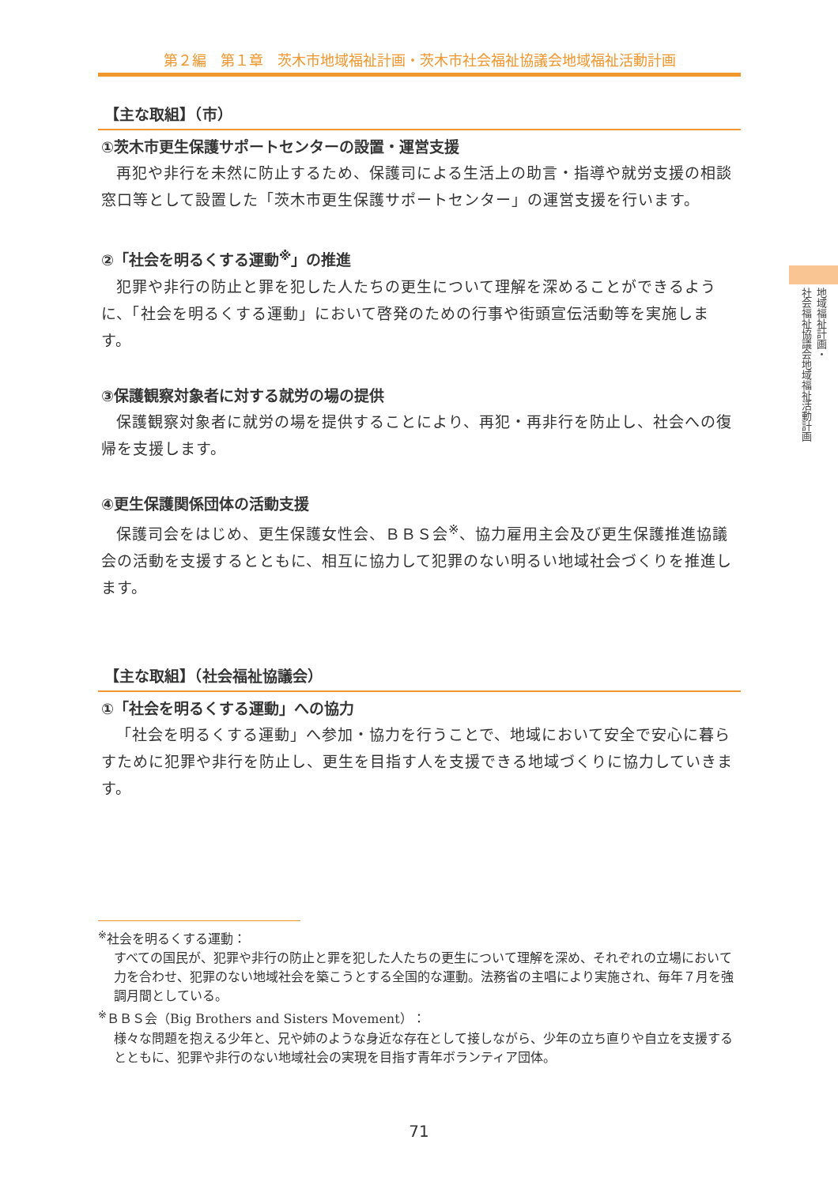第２編　第１章　茨木市地域福祉計画・茨木市社会福祉協議会地域福祉活動計画
地域福祉計画・
社会福祉協議会地域福祉活動計画
【主な取組】（市）
①茨木市更生保護サポートセンターの設置・運営支援
再犯や非行を未然に防止するため、保護司による生活上の助言・指導や就労支援の相談窓口等として設置した「茨木市更生保護サポートセンター」の運営支援を行います。
②「社会を明るくする運動<sup>※</sup>」の推進
犯罪や非行の防止と罪を犯した人たちの更生について理解を深めることができるように、「社会を明るくする運動」において啓発のための行事や街頭宣伝活動等を実施します。
③保護観察対象者に対する就労の場の提供
保護観察対象者に就労の場を提供することにより、再犯・再非行を防止し、社会への復帰を支援します。
④更生保護関係団体の活動支援
保護司会をはじめ、更生保護女性会、ＢＢＳ会<sup>※</sup>、協力雇用主会及び更生保護推進協議会の活動を支援するとともに、相互に協力して犯罪のない明るい地域社会づくりを推進します。
【主な取組】（社会福祉協議会）
①「社会を明るくする運動」への協力
「社会を明るくする運動」へ参加・協力を行うことで、地域において安全で安心に暮らすために犯罪や非行を防止し、更生を目指す人を支援できる地域づくりに協力していきます。
<sup>※</sup>社会を明るくする運動：
すべての国民が、犯罪や非行の防止と罪を犯した人たちの更生について理解を深め、それぞれの立場において力を合わせ、犯罪のない地域社会を築こうとする全国的な運動。法務省の主唱により実施され、毎年７月を強調月間としている。
<sup>※</sup>ＢＢＳ会（Big Brothers and Sisters Movement）：
様々な問題を抱える少年と、兄や姉のような身近な存在として接しながら、少年の立ち直りや自立を支援するとともに、犯罪や非行のない地域社会の実現を目指す青年ボランティア団体。
71